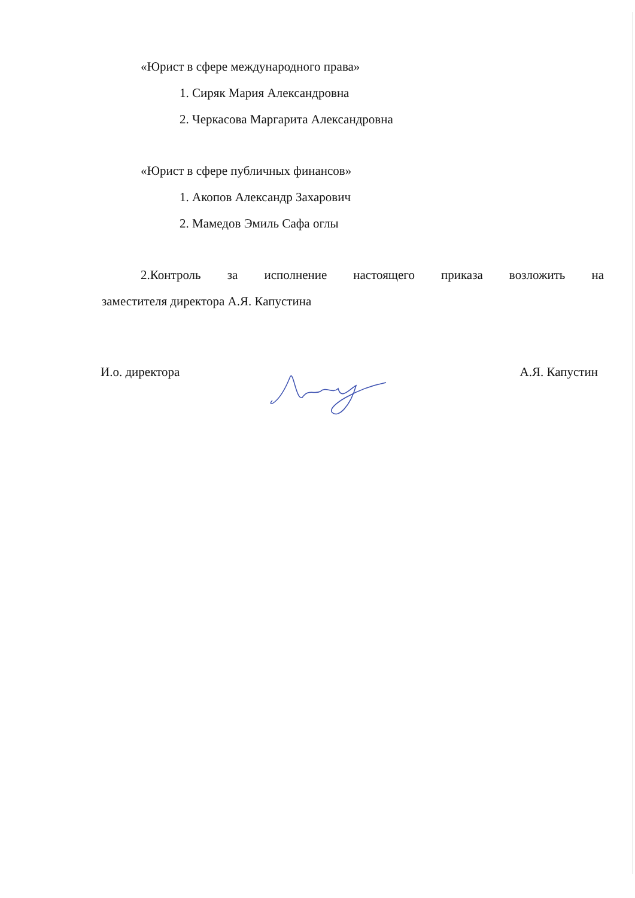«Юрист в сфере международного права»
1. Сиряк Мария Александровна
2. Черкасова Маргарита Александровна
«Юрист в сфере публичных финансов»
1. Акопов Александр Захарович
2. Мамедов Эмиль Сафа оглы
2.Контроль за исполнение настоящего приказа возложить на
заместителя директора А.Я. Капустина
И.о. директора А.Я. Капустин